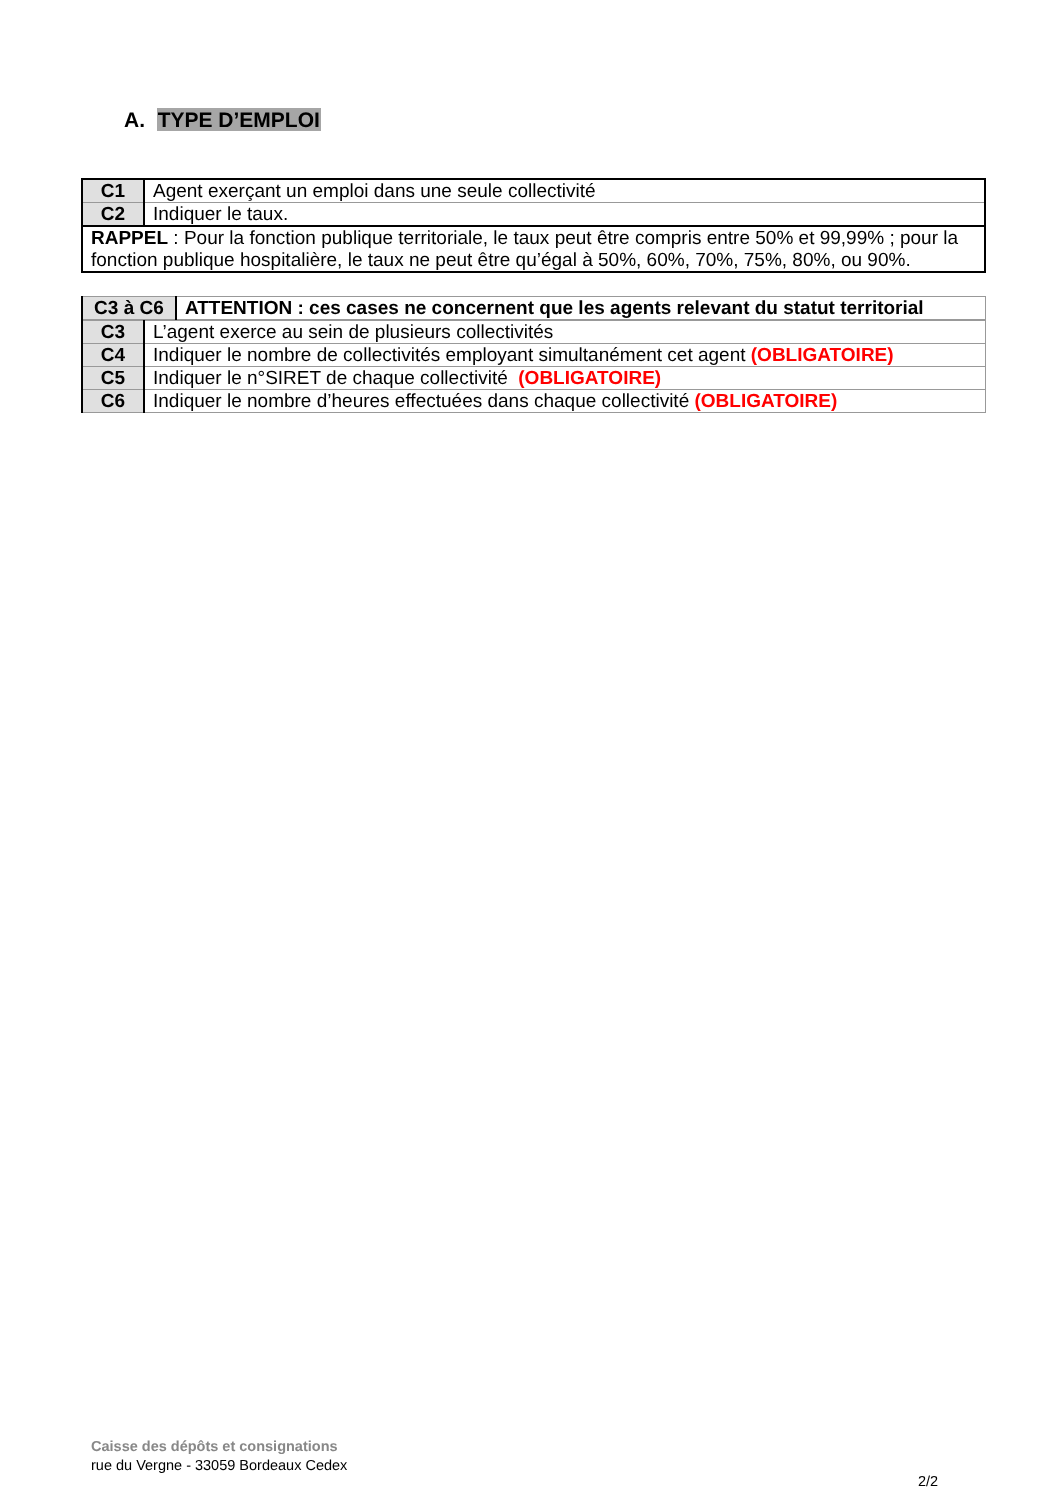A. TYPE D’EMPLOI
| C1 | Agent exerçant un emploi dans une seule collectivité |
| C2 | Indiquer le taux. |
| RAPPEL : Pour la fonction publique territoriale, le taux peut être compris entre 50% et 99,99% ; pour la fonction publique hospitalière, le taux ne peut être qu’égal à 50%, 60%, 70%, 75%, 80%, ou 90%. | |
| C3 à C6 | ATTENTION : ces cases ne concernent que les agents relevant du statut territorial |
| C3 | L’agent exerce au sein de plusieurs collectivités |
| C4 | Indiquer le nombre de collectivités employant simultanément cet agent (OBLIGATOIRE) |
| C5 | Indiquer le n°SIRET de chaque collectivité (OBLIGATOIRE) |
| C6 | Indiquer le nombre d’heures effectuées dans chaque collectivité (OBLIGATOIRE) |
Caisse des dépôts et consignations
rue du Vergne - 33059 Bordeaux Cedex
2/2